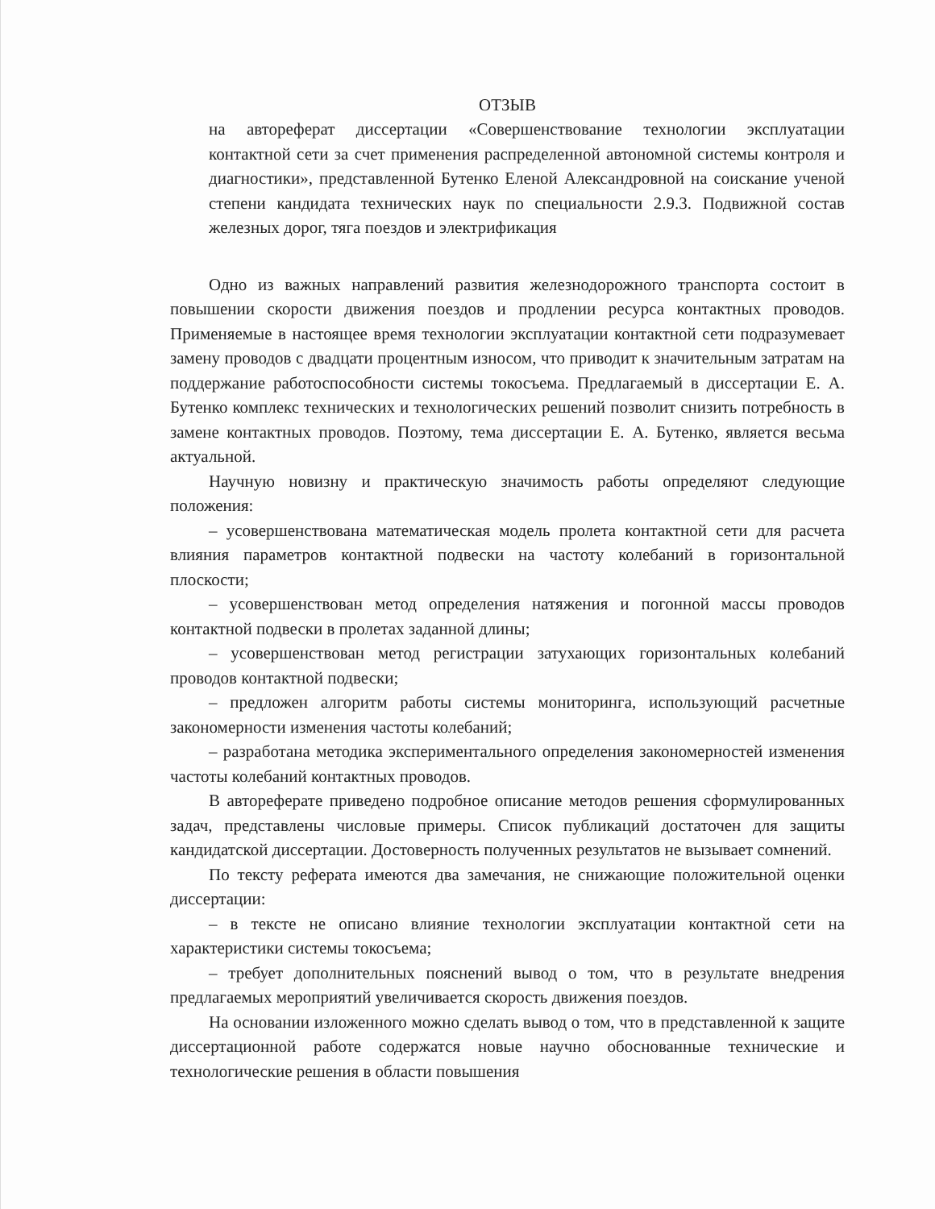ОТЗЫВ
на автореферат диссертации «Совершенствование технологии эксплуатации контактной сети за счет применения распределенной автономной системы контроля и диагностики», представленной Бутенко Еленой Александровной на соискание ученой степени кандидата технических наук по специальности 2.9.3. Подвижной состав железных дорог, тяга поездов и электрификация
Одно из важных направлений развития железнодорожного транспорта состоит в повышении скорости движения поездов и продлении ресурса контактных проводов. Применяемые в настоящее время технологии эксплуатации контактной сети подразумевает замену проводов с двадцати процентным износом, что приводит к значительным затратам на поддержание работоспособности системы токосъема. Предлагаемый в диссертации Е. А. Бутенко комплекс технических и технологических решений позволит снизить потребность в замене контактных проводов. Поэтому, тема диссертации Е. А. Бутенко, является весьма актуальной.
Научную новизну и практическую значимость работы определяют следующие положения:
– усовершенствована математическая модель пролета контактной сети для расчета влияния параметров контактной подвески на частоту колебаний в горизонтальной плоскости;
– усовершенствован метод определения натяжения и погонной массы проводов контактной подвески в пролетах заданной длины;
– усовершенствован метод регистрации затухающих горизонтальных колебаний проводов контактной подвески;
– предложен алгоритм работы системы мониторинга, использующий расчетные закономерности изменения частоты колебаний;
– разработана методика экспериментального определения закономерностей изменения частоты колебаний контактных проводов.
В автореферате приведено подробное описание методов решения сформулированных задач, представлены числовые примеры. Список публикаций достаточен для защиты кандидатской диссертации. Достоверность полученных результатов не вызывает сомнений.
По тексту реферата имеются два замечания, не снижающие положительной оценки диссертации:
– в тексте не описано влияние технологии эксплуатации контактной сети на характеристики системы токосъема;
– требует дополнительных пояснений вывод о том, что в результате внедрения предлагаемых мероприятий увеличивается скорость движения поездов.
На основании изложенного можно сделать вывод о том, что в представленной к защите диссертационной работе содержатся новые научно обоснованные технические и технологические решения в области повышения